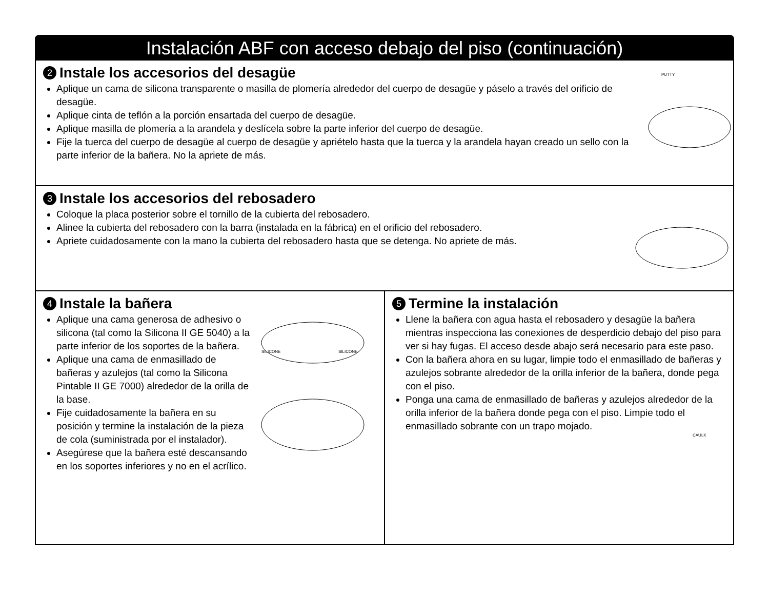Instalación ABF con acceso debajo del piso (continuación)
2 Instale los accesorios del desagüe
Aplique un cama de silicona transparente o masilla de plomería alrededor del cuerpo de desagüe y páselo a través del orificio de desagüe.
Aplique cinta de teflón a la porción ensartada del cuerpo de desagüe.
Aplique masilla de plomería a la arandela y deslícela sobre la parte inferior del cuerpo de desagüe.
Fije la tuerca del cuerpo de desagüe al cuerpo de desagüe y apriételo hasta que la tuerca y la arandela hayan creado un sello con la parte inferior de la bañera. No la apriete de más.
PUTTY
3 Instale los accesorios del rebosadero
Coloque la placa posterior sobre el tornillo de la cubierta del rebosadero.
Alinee la cubierta del rebosadero con la barra (instalada en la fábrica) en el orificio del rebosadero.
Apriete cuidadosamente con la mano la cubierta del rebosadero hasta que se detenga. No apriete de más.
4 Instale la bañera
Aplique una cama generosa de adhesivo o silicona (tal como la Silicona II GE 5040) a la parte inferior de los soportes de la bañera.
Aplique una cama de enmasillado de bañeras y azulejos (tal como la Silicona Pintable II GE 7000) alrededor de la orilla de la base.
Fije cuidadosamente la bañera en su posición y termine la instalación de la pieza de cola (suministrada por el instalador).
Asegúrese que la bañera esté descansando en los soportes inferiores y no en el acrílico.
SILICONE
SILICONE
5 Termine la instalación
Llene la bañera con agua hasta el rebosadero y desagüe la bañera mientras inspecciona las conexiones de desperdicio debajo del piso para ver si hay fugas. El acceso desde abajo será necesario para este paso.
Con la bañera ahora en su lugar, limpie todo el enmasillado de bañeras y azulejos sobrante alrededor de la orilla inferior de la bañera, donde pega con el piso.
Ponga una cama de enmasillado de bañeras y azulejos alrededor de la orilla inferior de la bañera donde pega con el piso. Limpie todo el enmasillado sobrante con un trapo mojado.
CAULK